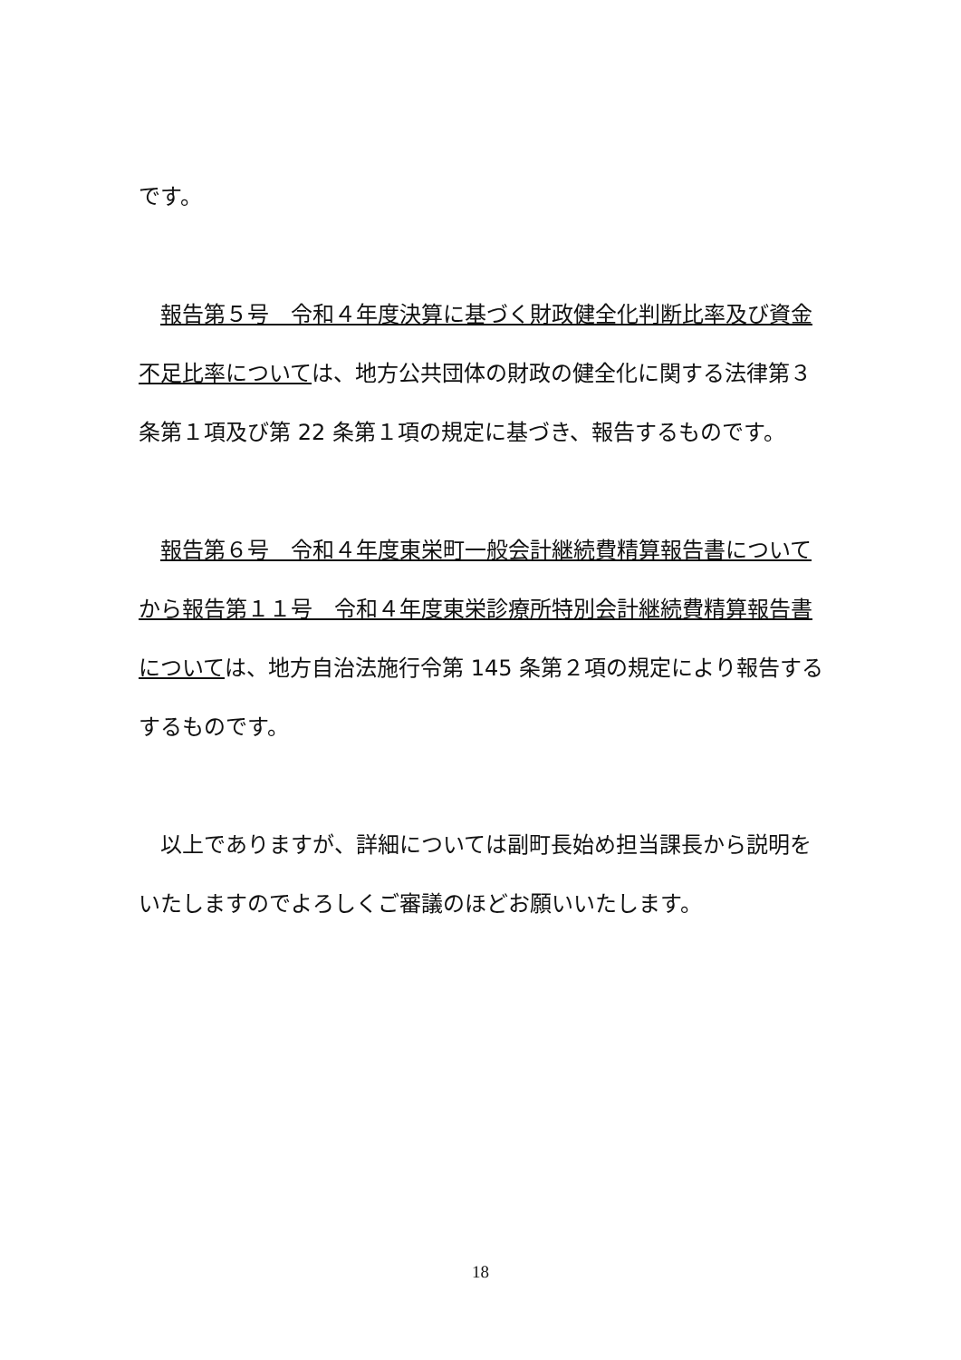です。
　報告第５号　令和４年度決算に基づく財政健全化判断比率及び資金不足比率については、地方公共団体の財政の健全化に関する法律第３条第１項及び第 22 条第１項の規定に基づき、報告するものです。
　報告第６号　令和４年度東栄町一般会計継続費精算報告書についてから報告第１１号　令和４年度東栄診療所特別会計継続費精算報告書については、地方自治法施行令第 145 条第２項の規定により報告するするものです。
　以上でありますが、詳細については副町長始め担当課長から説明をいたしますのでよろしくご審議のほどお願いいたします。
18